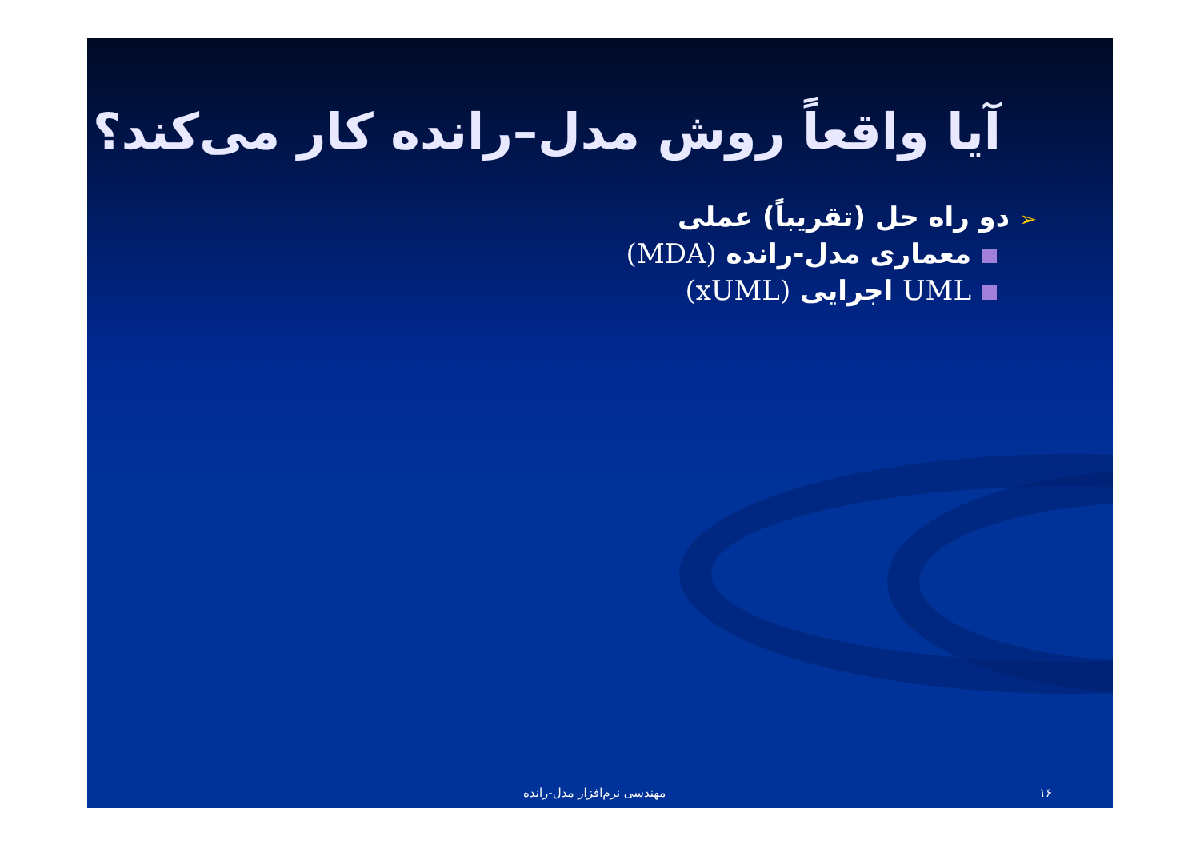آیا واقعاً روش مدل–رانده کار می‌کند؟
➢دو راه حل (تقریباً) عملی
معماری مدل-رانده (MDA)
UML اجرایی (xUML)
مهندسی نرم‌افزار مدل-رانده ۱۶